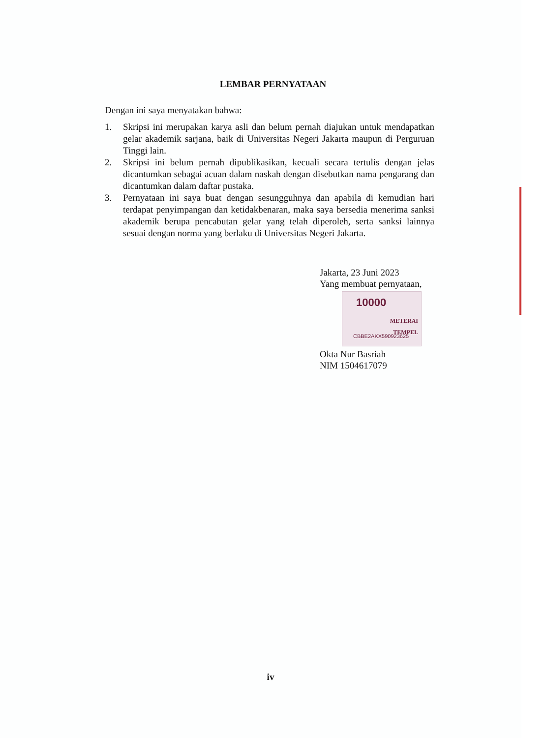LEMBAR PERNYATAAN
Dengan ini saya menyatakan bahwa:
1. Skripsi ini merupakan karya asli dan belum pernah diajukan untuk mendapatkan gelar akademik sarjana, baik di Universitas Negeri Jakarta maupun di Perguruan Tinggi lain.
2. Skripsi ini belum pernah dipublikasikan, kecuali secara tertulis dengan jelas dicantumkan sebagai acuan dalam naskah dengan disebutkan nama pengarang dan dicantumkan dalam daftar pustaka.
3. Pernyataan ini saya buat dengan sesungguhnya dan apabila di kemudian hari terdapat penyimpangan dan ketidakbenaran, maka saya bersedia menerima sanksi akademik berupa pencabutan gelar yang telah diperoleh, serta sanksi lainnya sesuai dengan norma yang berlaku di Universitas Negeri Jakarta.
Jakarta, 23 Juni 2023
Yang membuat pernyataan,
10000
METERAI
TEMPEL
CBBE2AKX590923625
Okta Nur Basriah
NIM 1504617079
iv